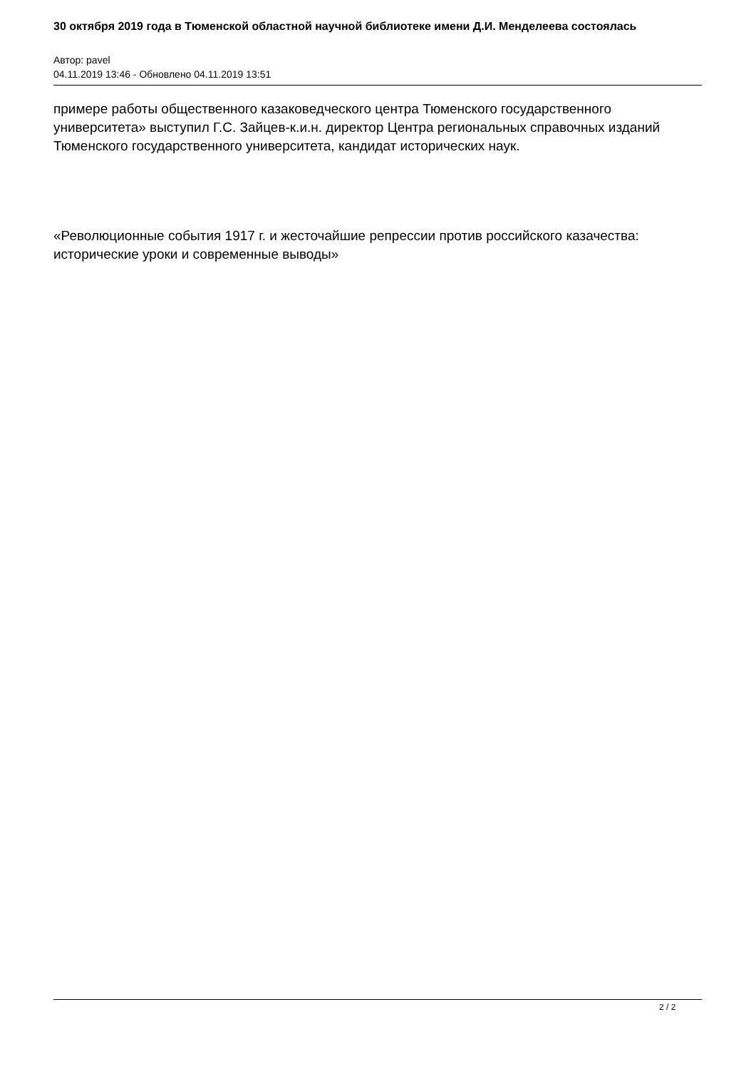30 октября 2019 года в Тюменской областной научной библиотеке имени Д.И. Менделеева состоялась
Автор: pavel
04.11.2019 13:46 - Обновлено 04.11.2019 13:51
примере работы общественного казаковедческого центра Тюменского государственного университета» выступил Г.С. Зайцев-к.и.н. директор Центра региональных справочных изданий Тюменского государственного университета, кандидат исторических наук.
«Революционные события 1917 г. и жесточайшие репрессии против российского казачества: исторические уроки и современные выводы»
2 / 2